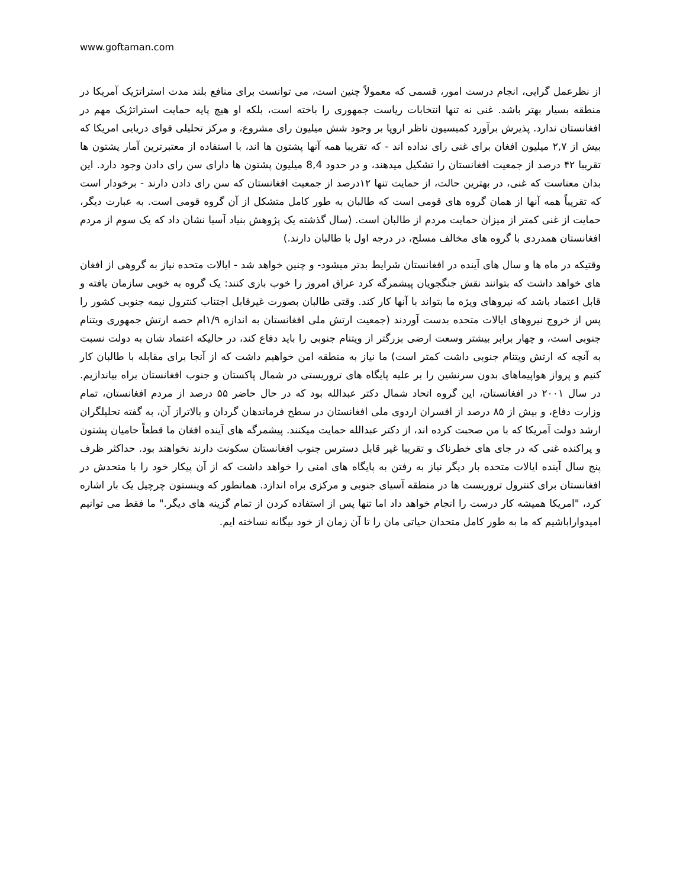www.goftaman.com
از نظرعمل گرایی، انجام درست امور، قسمی که معمولاً چنین است، می توانست برای منافع بلند مدت استراتژیک آمریکا در منطقه بسیار بهتر باشد. غنی نه تنها انتخابات ریاست جمهوری را باخته است، بلکه او هیچ پایه حمایت استراتژیک مهم در افغانستان ندارد. پذیرش برآورد کمیسیون ناظر اروپا بر وجود شش میلیون رای مشروع، و مرکز تحلیلی قوای دریایی امریکا که بیش از ۲,۷ میلیون افغان برای غنی رای نداده اند - که تقریبا همه آنها پشتون ها اند، با استفاده از معتبرترین آمار پشتون ها تقریبا ۴۲ درصد از جمعیت افغانستان را تشکیل میدهند، و در حدود 8,4 میلیون پشتون ها دارای سن رای دادن وجود دارد. این بدان معناست که غنی، در بهترین حالت، از حمایت تنها ۱۲درصد از جمعیت افغانستان که سن رای دادن دارند - برخودار است که تقریباً همه آنها از همان گروه های قومی است که طالبان به طور کامل متشکل از آن گروه قومی است. به عبارت دیگر، حمایت از غنی کمتر از میزان حمایت مردم از طالبان است. (سال گذشته یک پژوهش بنیاد آسیا نشان داد که یک سوم از مردم افغانستان همدردی با گروه های مخالف مسلح، در درجه اول با طالبان دارند.)
وقتیکه در ماه ها و سال های آینده در افغانستان شرایط بدتر میشود- و چنین خواهد شد - ایالات متحده نیاز به گروهی از افغان های خواهد داشت که بتوانند نقش جنگجویان پیشمرگه کرد عراق امروز را خوب بازی کنند: یک گروه به خوبی سازمان یافته و قابل اعتماد باشد که نیروهای ویژه ما بتواند با آنها کار کند. وقتی طالبان بصورت غیرقابل اجتناب کنترول نیمه جنوبی کشور را پس از خروج نیروهای ایالات متحده بدست آوردند (جمعیت ارتش ملی افغانستان به اندازه ۱/۹ام حصه ارتش جمهوری ویتنام جنوبی است، و چهار برابر بیشتر وسعت ارضی بزرگتر از ویتنام جنوبی را باید دفاع کند، در حالیکه اعتماد شان به دولت نسبت به آنچه که ارتش ویتنام جنوبی داشت کمتر است) ما نیاز به منطقه امن خواهیم داشت که از آنجا برای مقابله با طالبان کار کنیم و پرواز هواپیماهای بدون سرنشین را بر علیه پایگاه های تروریستی در شمال پاکستان و جنوب افغانستان براه بیاندازیم. در سال ۲۰۰۱ در افغانستان، این گروه اتحاد شمال دکتر عبدالله بود که در حال حاضر ۵۵ درصد از مردم افغانستان، تمام وزارت دفاع، و بیش از ۸۵ درصد از افسران اردوی ملی افغانستان در سطح فرماندهان گردان و بالاتراز آن، به گفته تحلیلگران ارشد دولت آمریکا که با من صحبت کرده اند، از دکتر عبدالله حمایت میکنند. پیشمرگه های آینده افغان ما قطعاً حامیان پشتون و پراکنده غنی که در جای های خطرناک و تقریبا غیر قابل دسترس جنوب افغانستان سکونت دارند نخواهند بود. حداکثر ظرف پنج سال آینده ایالات متحده بار دیگر نیاز به رفتن به پایگاه های امنی را خواهد داشت که از آن پیکار خود را با متحدش در افغانستان برای کنترول تروریست ها در منطقه آسیای جنوبی و مرکزی براه اندازد. همانطور که وینستون چرچیل یک بار اشاره کرد، "امریکا همیشه کار درست را انجام خواهد داد اما تنها پس از استفاده کردن از تمام گزینه های دیگر." ما فقط می توانیم امیدواراباشیم که ما به طور کامل متحدان حیاتی مان را تا آن زمان از خود بیگانه نساخته ایم.